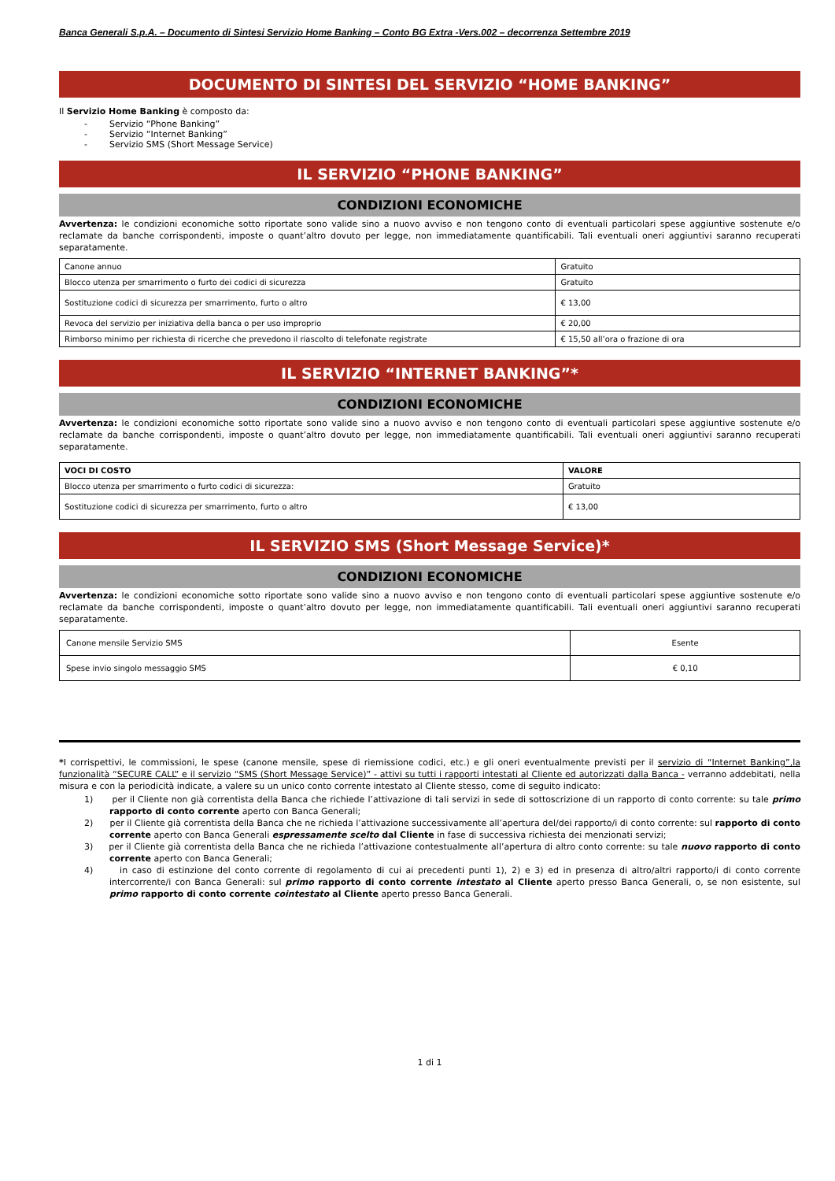Banca Generali S.p.A. – Documento di Sintesi Servizio Home Banking – Conto BG Extra -Vers.002 – decorrenza Settembre 2019
DOCUMENTO DI SINTESI DEL SERVIZIO “HOME BANKING”
Il Servizio Home Banking è composto da:
- Servizio “Phone Banking”
- Servizio “Internet Banking”
- Servizio SMS (Short Message Service)
IL SERVIZIO “PHONE BANKING”
CONDIZIONI ECONOMICHE
Avvertenza: le condizioni economiche sotto riportate sono valide sino a nuovo avviso e non tengono conto di eventuali particolari spese aggiuntive sostenute e/o reclamate da banche corrispondenti, imposte o quant’altro dovuto per legge, non immediatamente quantificabili. Tali eventuali oneri aggiuntivi saranno recuperati separatamente.
| Canone annuo | Gratuito |
| Blocco utenza per smarrimento o furto dei codici di sicurezza | Gratuito |
| Sostituzione codici di sicurezza per smarrimento, furto o altro | € 13,00 |
| Revoca del servizio per iniziativa della banca o per uso improprio | € 20,00 |
| Rimborso minimo per richiesta di ricerche che prevedono il riascolto di telefonate registrate | € 15,50 all’ora o frazione di ora |
IL SERVIZIO “INTERNET BANKING”*
CONDIZIONI ECONOMICHE
Avvertenza: le condizioni economiche sotto riportate sono valide sino a nuovo avviso e non tengono conto di eventuali particolari spese aggiuntive sostenute e/o reclamate da banche corrispondenti, imposte o quant’altro dovuto per legge, non immediatamente quantificabili. Tali eventuali oneri aggiuntivi saranno recuperati separatamente.
| VOCI DI COSTO | VALORE |
| --- | --- |
| Blocco utenza per smarrimento o furto codici di sicurezza: | Gratuito |
| Sostituzione codici di sicurezza per smarrimento, furto o altro | € 13,00 |
IL SERVIZIO SMS (Short Message Service)*
CONDIZIONI ECONOMICHE
Avvertenza: le condizioni economiche sotto riportate sono valide sino a nuovo avviso e non tengono conto di eventuali particolari spese aggiuntive sostenute e/o reclamate da banche corrispondenti, imposte o quant’altro dovuto per legge, non immediatamente quantificabili. Tali eventuali oneri aggiuntivi saranno recuperati separatamente.
| Canone mensile Servizio SMS | Esente |
| Spese invio singolo messaggio SMS | € 0,10 |
*I corrispettivi, le commissioni, le spese (canone mensile, spese di riemissione codici, etc.) e gli oneri eventualmente previsti per il servizio di “Internet Banking”,la funzionalità “SECURE CALL” e il servizio “SMS (Short Message Service)” - attivi su tutti i rapporti intestati al Cliente ed autorizzati dalla Banca - verranno addebitati, nella misura e con la periodicità indicate, a valere su un unico conto corrente intestato al Cliente stesso, come di seguito indicato:
1) per il Cliente non già correntista della Banca che richiede l’attivazione di tali servizi in sede di sottoscrizione di un rapporto di conto corrente: su tale primo rapporto di conto corrente aperto con Banca Generali;
2) per il Cliente già correntista della Banca che ne richieda l’attivazione successivamente all’apertura del/dei rapporto/i di conto corrente: sul rapporto di conto corrente aperto con Banca Generali espressamente scelto dal Cliente in fase di successiva richiesta dei menzionati servizi;
3) per il Cliente già correntista della Banca che ne richieda l’attivazione contestualmente all’apertura di altro conto corrente: su tale nuovo rapporto di conto corrente aperto con Banca Generali;
4) in caso di estinzione del conto corrente di regolamento di cui ai precedenti punti 1), 2) e 3) ed in presenza di altro/altri rapporto/i di conto corrente intercorrente/i con Banca Generali: sul primo rapporto di conto corrente intestato al Cliente aperto presso Banca Generali, o, se non esistente, sul primo rapporto di conto corrente cointestato al Cliente aperto presso Banca Generali.
1 di 1